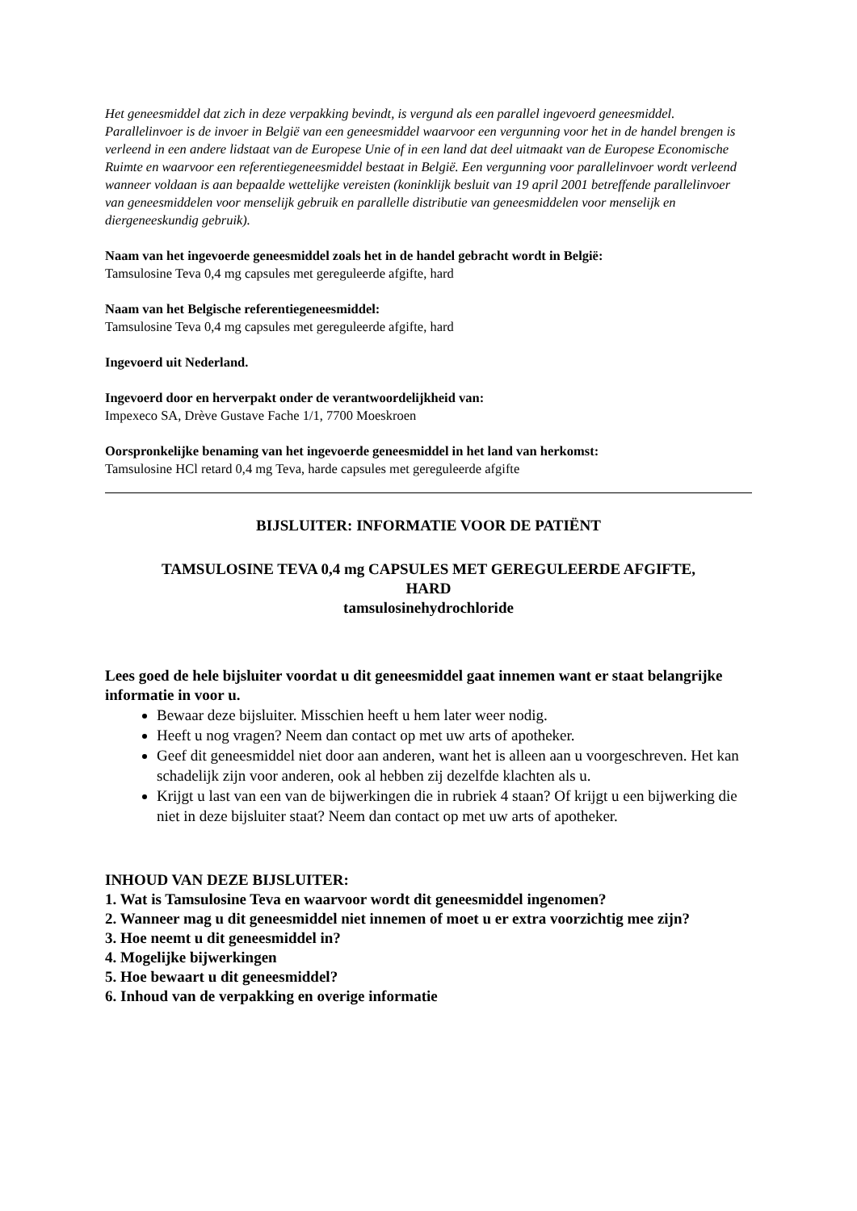Het geneesmiddel dat zich in deze verpakking bevindt, is vergund als een parallel ingevoerd geneesmiddel. Parallelinvoer is de invoer in België van een geneesmiddel waarvoor een vergunning voor het in de handel brengen is verleend in een andere lidstaat van de Europese Unie of in een land dat deel uitmaakt van de Europese Economische Ruimte en waarvoor een referentiegeneesmiddel bestaat in België. Een vergunning voor parallelinvoer wordt verleend wanneer voldaan is aan bepaalde wettelijke vereisten (koninklijk besluit van 19 april 2001 betreffende parallelinvoer van geneesmiddelen voor menselijk gebruik en parallelle distributie van geneesmiddelen voor menselijk en diergeneeskundig gebruik).
Naam van het ingevoerde geneesmiddel zoals het in de handel gebracht wordt in België:
Tamsulosine Teva 0,4 mg capsules met gereguleerde afgifte, hard
Naam van het Belgische referentiegeneesmiddel:
Tamsulosine Teva 0,4 mg capsules met gereguleerde afgifte, hard
Ingevoerd uit Nederland.
Ingevoerd door en herverpakt onder de verantwoordelijkheid van:
Impexeco SA, Drève Gustave Fache 1/1, 7700 Moeskroen
Oorspronkelijke benaming van het ingevoerde geneesmiddel in het land van herkomst:
Tamsulosine HCl retard 0,4 mg Teva, harde capsules met gereguleerde afgifte
BIJSLUITER: INFORMATIE VOOR DE PATIËNT
TAMSULOSINE TEVA 0,4 mg CAPSULES MET GEREGULEERDE AFGIFTE,
HARD
tamsulosinehydrochloride
Lees goed de hele bijsluiter voordat u dit geneesmiddel gaat innemen want er staat belangrijke informatie in voor u.
Bewaar deze bijsluiter. Misschien heeft u hem later weer nodig.
Heeft u nog vragen? Neem dan contact op met uw arts of apotheker.
Geef dit geneesmiddel niet door aan anderen, want het is alleen aan u voorgeschreven. Het kan schadelijk zijn voor anderen, ook al hebben zij dezelfde klachten als u.
Krijgt u last van een van de bijwerkingen die in rubriek 4 staan? Of krijgt u een bijwerking die niet in deze bijsluiter staat? Neem dan contact op met uw arts of apotheker.
INHOUD VAN DEZE BIJSLUITER:
1. Wat is Tamsulosine Teva en waarvoor wordt dit geneesmiddel ingenomen?
2. Wanneer mag u dit geneesmiddel niet innemen of moet u er extra voorzichtig mee zijn?
3. Hoe neemt u dit geneesmiddel in?
4. Mogelijke bijwerkingen
5. Hoe bewaart u dit geneesmiddel?
6. Inhoud van de verpakking en overige informatie